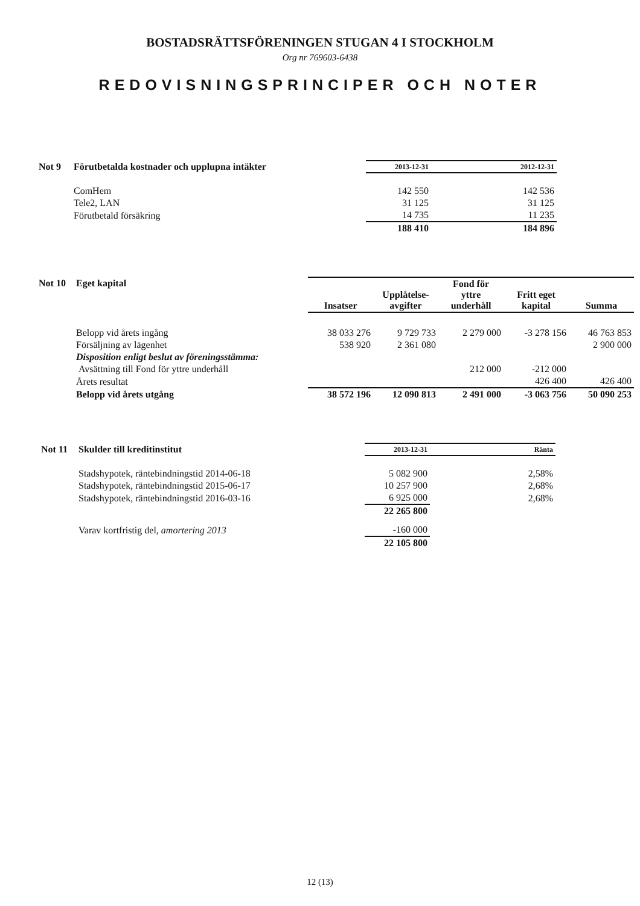BOSTADSRÄTTSFÖRENINGEN STUGAN 4 I STOCKHOLM
Org nr 769603-6438
REDOVISNINGSPRINCIPER OCH NOTER
| Not 9 | Förutbetalda kostnader och upplupna intäkter | 2013-12-31 | 2012-12-31 |
| --- | --- | --- | --- |
| | ComHem | 142 550 | 142 536 |
| | Tele2, LAN | 31 125 | 31 125 |
| | Förutbetald försäkring | 14 735 | 11 235 |
| | | 188 410 | 184 896 |
| Not 10 | Eget kapital | Insatser | Upplåtelse- avgifter | Fond för yttre underhåll | Fritt eget kapital | Summa |
| --- | --- | --- | --- | --- | --- | --- |
| | Belopp vid årets ingång | 38 033 276 | 9 729 733 | 2 279 000 | -3 278 156 | 46 763 853 |
| | Försäljning av lägenhet | 538 920 | 2 361 080 | | | 2 900 000 |
| | Disposition enligt beslut av föreningsstämma: | | | | | |
| | Avsättning till Fond för yttre underhåll | | | 212 000 | -212 000 | |
| | Årets resultat | | | | 426 400 | 426 400 |
| | Belopp vid årets utgång | 38 572 196 | 12 090 813 | 2 491 000 | -3 063 756 | 50 090 253 |
| Not 11 | Skulder till kreditinstitut | 2013-12-31 | Ränta |
| --- | --- | --- | --- |
| | Stadshypotek, räntebindningstid 2014-06-18 | 5 082 900 | 2,58% |
| | Stadshypotek, räntebindningstid 2015-06-17 | 10 257 900 | 2,68% |
| | Stadshypotek, räntebindningstid 2016-03-16 | 6 925 000 | 2,68% |
| | | 22 265 800 | |
| | Varav kortfristig del, amortering 2013 | -160 000 | |
| | | 22 105 800 | |
12 (13)